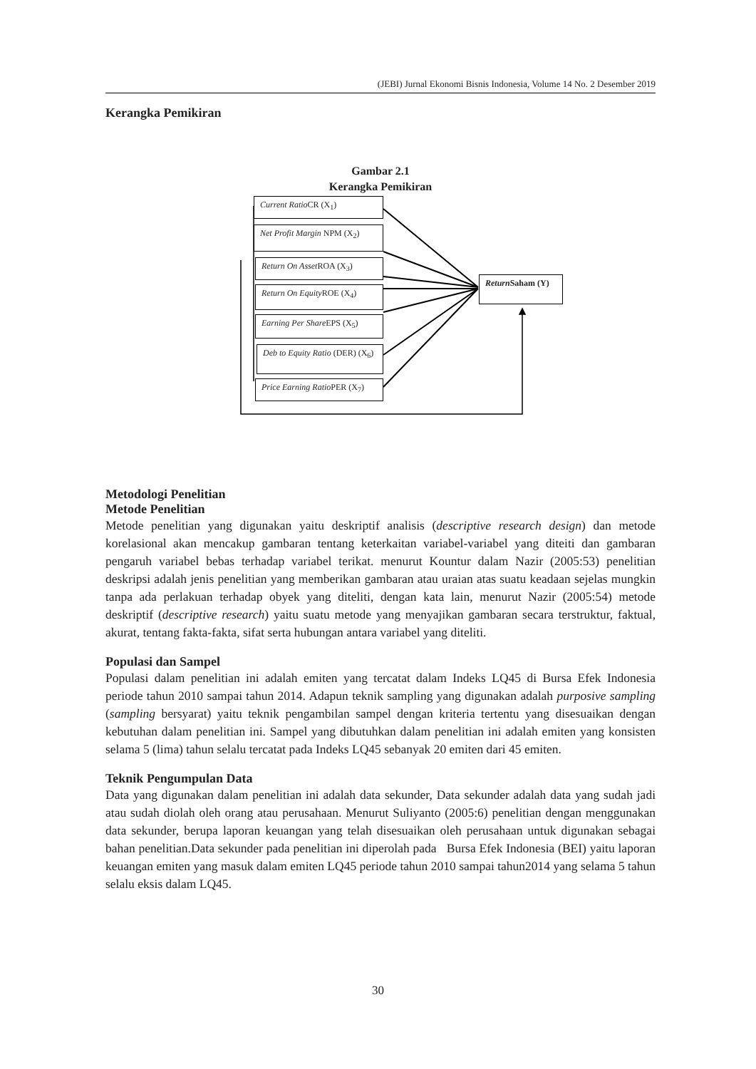(JEBI) Jurnal Ekonomi Bisnis Indonesia, Volume 14 No. 2 Desember 2019
Kerangka Pemikiran
Gambar 2.1
Kerangka Pemikiran
Current Ratio CR (X<sub>1</sub>)
Net Profit Margin NPM (X<sub>2</sub>)
Return On Asset ROA (X<sub>3</sub>)
Return On Equity ROE (X<sub>4</sub>)
Earning Per Share EPS (X<sub>5</sub>)
Deb to Equity Ratio (DER) (X<sub>6</sub>)
Price Earning Ratio PER (X<sub>7</sub>)
Return Saham (Y)
Metodologi Penelitian
Metode Penelitian
Metode penelitian yang digunakan yaitu deskriptif analisis (descriptive research design) dan metode korelasional akan mencakup gambaran tentang keterkaitan variabel-variabel yang diteiti dan gambaran pengaruh variabel bebas terhadap variabel terikat. menurut Kountur dalam Nazir (2005:53) penelitian deskripsi adalah jenis penelitian yang memberikan gambaran atau uraian atas suatu keadaan sejelas mungkin tanpa ada perlakuan terhadap obyek yang diteliti, dengan kata lain, menurut Nazir (2005:54) metode deskriptif (descriptive research) yaitu suatu metode yang menyajikan gambaran secara terstruktur, faktual, akurat, tentang fakta-fakta, sifat serta hubungan antara variabel yang diteliti.
Populasi dan Sampel
Populasi dalam penelitian ini adalah emiten yang tercatat dalam Indeks LQ45 di Bursa Efek Indonesia periode tahun 2010 sampai tahun 2014. Adapun teknik sampling yang digunakan adalah purposive sampling (sampling bersyarat) yaitu teknik pengambilan sampel dengan kriteria tertentu yang disesuaikan dengan kebutuhan dalam penelitian ini. Sampel yang dibutuhkan dalam penelitian ini adalah emiten yang konsisten selama 5 (lima) tahun selalu tercatat pada Indeks LQ45 sebanyak 20 emiten dari 45 emiten.
Teknik Pengumpulan Data
Data yang digunakan dalam penelitian ini adalah data sekunder, Data sekunder adalah data yang sudah jadi atau sudah diolah oleh orang atau perusahaan. Menurut Suliyanto (2005:6) penelitian dengan menggunakan data sekunder, berupa laporan keuangan yang telah disesuaikan oleh perusahaan untuk digunakan sebagai bahan penelitian.Data sekunder pada penelitian ini diperolah pada Bursa Efek Indonesia (BEI) yaitu laporan keuangan emiten yang masuk dalam emiten LQ45 periode tahun 2010 sampai tahun2014 yang selama 5 tahun selalu eksis dalam LQ45.
30